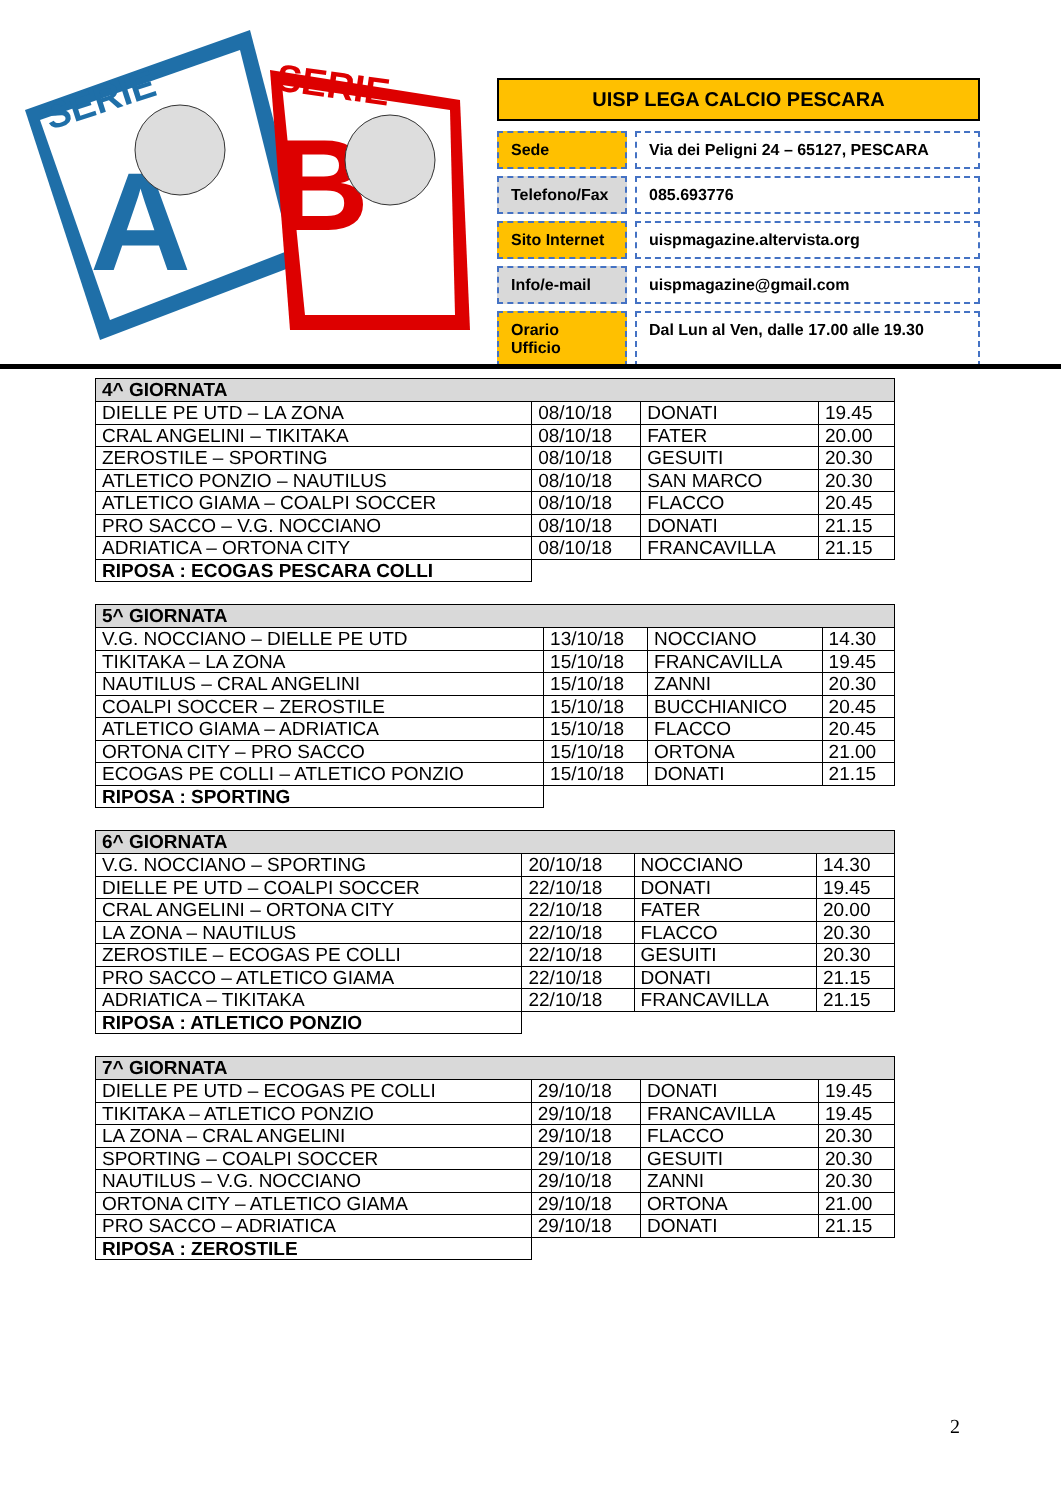SERIE
A
SERIE
B
UISP LEGA CALCIO PESCARA
Sede Via dei Peligni 24 – 65127, PESCARA
Telefono/Fax 085.693776
Sito Internet uispmagazine.altervista.org
Info/e-mail uispmagazine@gmail.com
Orario Ufficio
Dal Lun al Ven, dalle 17.00 alle 19.30
| 4^ GIORNATA | | | |
| --- | --- | --- | --- |
| DIELLE PE UTD – LA ZONA | 08/10/18 | DONATI | 19.45 |
| CRAL ANGELINI – TIKITAKA | 08/10/18 | FATER | 20.00 |
| ZEROSTILE – SPORTING | 08/10/18 | GESUITI | 20.30 |
| ATLETICO PONZIO – NAUTILUS | 08/10/18 | SAN MARCO | 20.30 |
| ATLETICO GIAMA – COALPI SOCCER | 08/10/18 | FLACCO | 20.45 |
| PRO SACCO – V.G. NOCCIANO | 08/10/18 | DONATI | 21.15 |
| ADRIATICA – ORTONA CITY | 08/10/18 | FRANCAVILLA | 21.15 |
| RIPOSA : ECOGAS PESCARA COLLI | | | |
| 5^ GIORNATA | | | |
| --- | --- | --- | --- |
| V.G. NOCCIANO – DIELLE PE UTD | 13/10/18 | NOCCIANO | 14.30 |
| TIKITAKA – LA ZONA | 15/10/18 | FRANCAVILLA | 19.45 |
| NAUTILUS – CRAL ANGELINI | 15/10/18 | ZANNI | 20.30 |
| COALPI SOCCER – ZEROSTILE | 15/10/18 | BUCCHIANICO | 20.45 |
| ATLETICO GIAMA – ADRIATICA | 15/10/18 | FLACCO | 20.45 |
| ORTONA CITY – PRO SACCO | 15/10/18 | ORTONA | 21.00 |
| ECOGAS PE COLLI – ATLETICO PONZIO | 15/10/18 | DONATI | 21.15 |
| RIPOSA : SPORTING | | | |
| 6^ GIORNATA | | | |
| --- | --- | --- | --- |
| V.G. NOCCIANO – SPORTING | 20/10/18 | NOCCIANO | 14.30 |
| DIELLE PE UTD – COALPI SOCCER | 22/10/18 | DONATI | 19.45 |
| CRAL ANGELINI – ORTONA CITY | 22/10/18 | FATER | 20.00 |
| LA ZONA – NAUTILUS | 22/10/18 | FLACCO | 20.30 |
| ZEROSTILE – ECOGAS PE COLLI | 22/10/18 | GESUITI | 20.30 |
| PRO SACCO – ATLETICO GIAMA | 22/10/18 | DONATI | 21.15 |
| ADRIATICA – TIKITAKA | 22/10/18 | FRANCAVILLA | 21.15 |
| RIPOSA : ATLETICO PONZIO | | | |
| 7^ GIORNATA | | | |
| --- | --- | --- | --- |
| DIELLE PE UTD – ECOGAS PE COLLI | 29/10/18 | DONATI | 19.45 |
| TIKITAKA – ATLETICO PONZIO | 29/10/18 | FRANCAVILLA | 19.45 |
| LA ZONA – CRAL ANGELINI | 29/10/18 | FLACCO | 20.30 |
| SPORTING – COALPI SOCCER | 29/10/18 | GESUITI | 20.30 |
| NAUTILUS – V.G. NOCCIANO | 29/10/18 | ZANNI | 20.30 |
| ORTONA CITY – ATLETICO GIAMA | 29/10/18 | ORTONA | 21.00 |
| PRO SACCO – ADRIATICA | 29/10/18 | DONATI | 21.15 |
| RIPOSA : ZEROSTILE | | | |
2